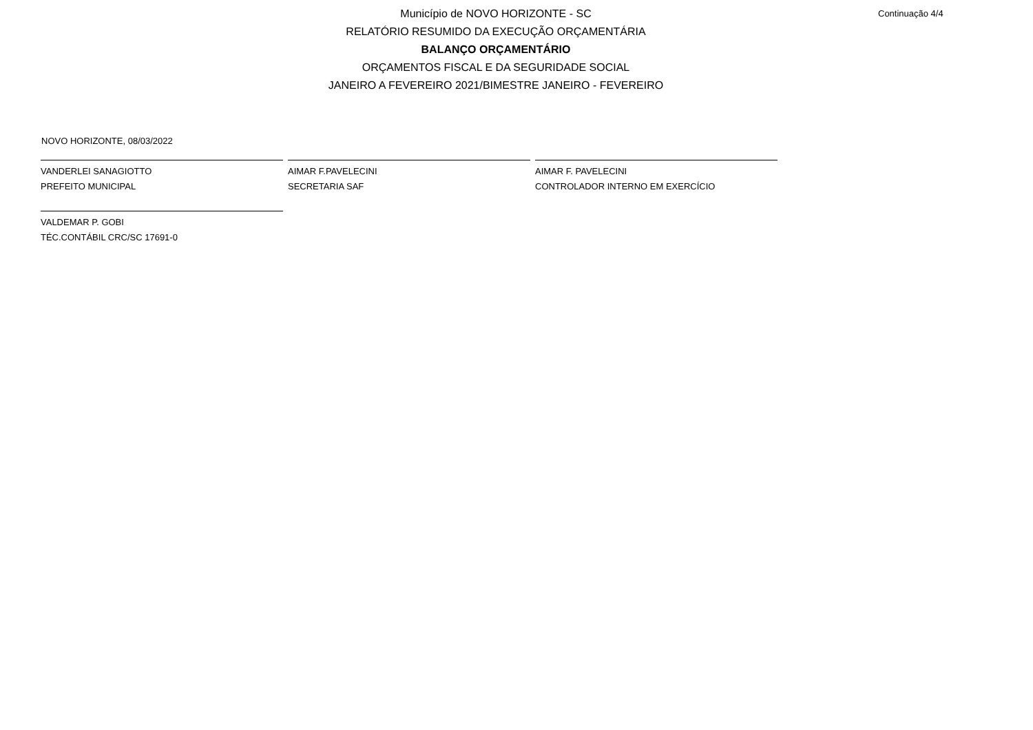Município de NOVO HORIZONTE - SC
RELATÓRIO RESUMIDO DA EXECUÇÃO ORÇAMENTÁRIA
BALANÇO ORÇAMENTÁRIO
ORÇAMENTOS FISCAL E DA SEGURIDADE SOCIAL
JANEIRO A FEVEREIRO 2021/BIMESTRE JANEIRO - FEVEREIRO
Continuação 4/4
NOVO HORIZONTE, 08/03/2022
VANDERLEI SANAGIOTTO
PREFEITO MUNICIPAL
AIMAR F.PAVELECINI
SECRETARIA SAF
AIMAR F. PAVELECINI
CONTROLADOR INTERNO EM EXERCÍCIO
VALDEMAR P. GOBI
TÉC.CONTÁBIL CRC/SC 17691-0